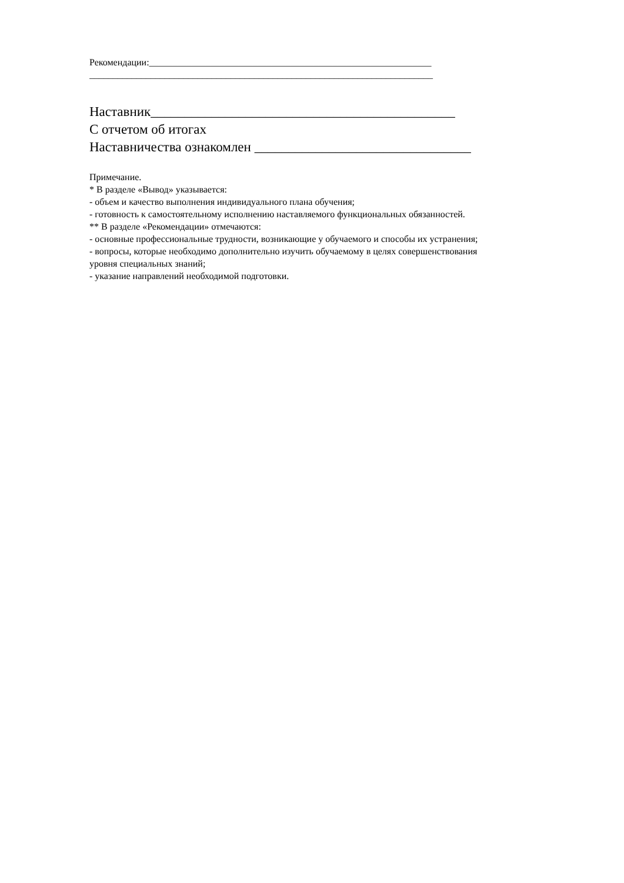Рекомендации:____________________________________________________________
_________________________________________________________________________
Наставник_____________________________________________
С отчетом об итогах
Наставничества ознакомлен ________________________________
Примечание.
* В разделе «Вывод» указывается:
- объем и качество выполнения индивидуального плана обучения;
- готовность к самостоятельному исполнению наставляемого функциональных обязанностей.
** В разделе «Рекомендации» отмечаются:
- основные профессиональные трудности, возникающие у обучаемого и способы их устранения;
- вопросы, которые необходимо дополнительно изучить обучаемому в целях совершенствования
уровня специальных знаний;
- указание направлений необходимой подготовки.